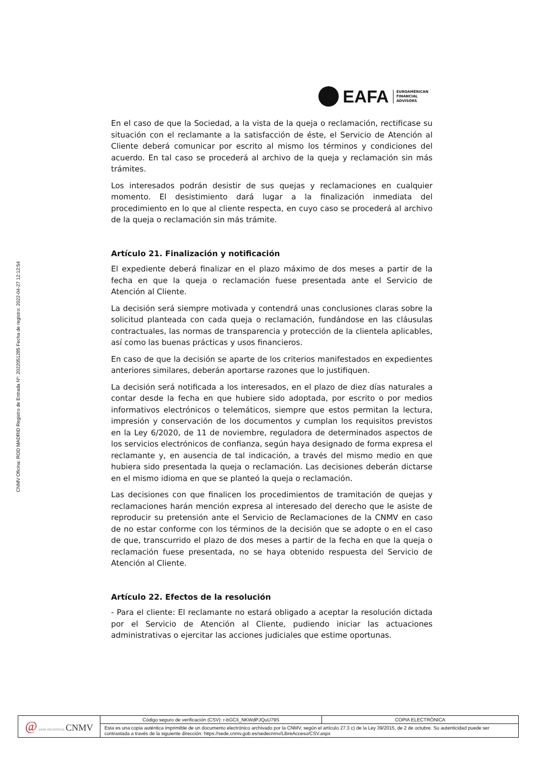CNMV Oficina: ROD MADRID Registro de Entrada Nº: 2022051285 Fecha de registro: 2022-04-27 12:12:54
EAFA
EUROAMERICAN
FINANCIAL
ADVISORS
En el caso de que la Sociedad, a la vista de la queja o reclamación, rectificase su situación con el reclamante a la satisfacción de éste, el Servicio de Atención al Cliente deberá comunicar por escrito al mismo los términos y condiciones del acuerdo. En tal caso se procederá al archivo de la queja y reclamación sin más trámites.
Los interesados podrán desistir de sus quejas y reclamaciones en cualquier momento. El desistimiento dará lugar a la finalización inmediata del procedimiento en lo que al cliente respecta, en cuyo caso se procederá al archivo de la queja o reclamación sin más trámite.
Artículo 21. Finalización y notificación
El expediente deberá finalizar en el plazo máximo de dos meses a partir de la fecha en que la queja o reclamación fuese presentada ante el Servicio de Atención al Cliente.
La decisión será siempre motivada y contendrá unas conclusiones claras sobre la solicitud planteada con cada queja o reclamación, fundándose en las cláusulas contractuales, las normas de transparencia y protección de la clientela aplicables, así como las buenas prácticas y usos financieros.
En caso de que la decisión se aparte de los criterios manifestados en expedientes anteriores similares, deberán aportarse razones que lo justifiquen.
La decisión será notificada a los interesados, en el plazo de diez días naturales a contar desde la fecha en que hubiere sido adoptada, por escrito o por medios informativos electrónicos o telemáticos, siempre que estos permitan la lectura, impresión y conservación de los documentos y cumplan los requisitos previstos en la Ley 6/2020, de 11 de noviembre, reguladora de determinados aspectos de los servicios electrónicos de confianza, según haya designado de forma expresa el reclamante y, en ausencia de tal indicación, a través del mismo medio en que hubiera sido presentada la queja o reclamación. Las decisiones deberán dictarse en el mismo idioma en que se planteó la queja o reclamación.
Las decisiones con que finalicen los procedimientos de tramitación de quejas y reclamaciones harán mención expresa al interesado del derecho que le asiste de reproducir su pretensión ante el Servicio de Reclamaciones de la CNMV en caso de no estar conforme con los términos de la decisión que se adopte o en el caso de que, transcurrido el plazo de dos meses a partir de la fecha en que la queja o reclamación fuese presentada, no se haya obtenido respuesta del Servicio de Atención al Cliente.
Artículo 22. Efectos de la resolución
- Para el cliente: El reclamante no estará obligado a aceptar la resolución dictada por el Servicio de Atención al Cliente, pudiendo iniciar las actuaciones administrativas o ejercitar las acciones judiciales que estime oportunas.
| @ sede electrónica CNMV | Código seguro de verificación (CSV): r-bGCIi_NKWdPJQuU79S | COPIA ELECTRÓNICA |
| | Esta es una copia auténtica imprimible de un documento electrónico archivado por la CNMV, según el artículo 27.3 c) de la Ley 39/2015, de 2 de octubre. Su autenticidad puede ser contrastada a través de la siguiente dirección: https://sede.cnmv.gob.es/sedecnmv/LibreAcceso/CSV.aspx | |